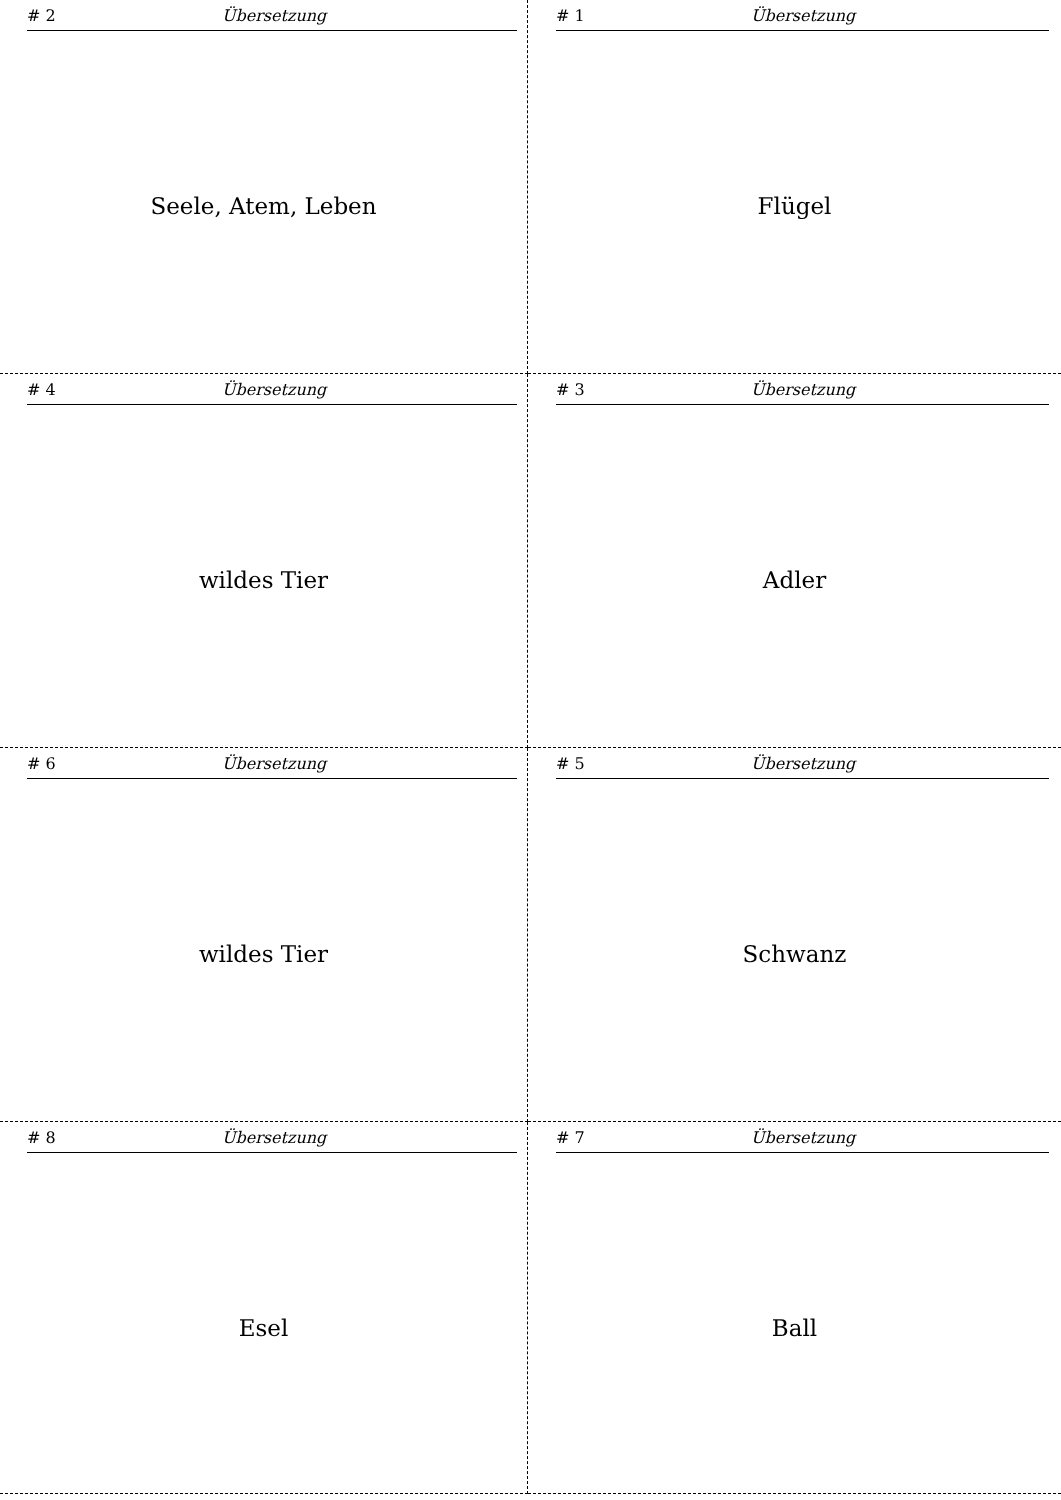# 2 Übersetzung
Seele, Atem, Leben
# 1 Übersetzung
Flügel
# 4 Übersetzung
wildes Tier
# 3 Übersetzung
Adler
# 6 Übersetzung
wildes Tier
# 5 Übersetzung
Schwanz
# 8 Übersetzung
Esel
# 7 Übersetzung
Ball